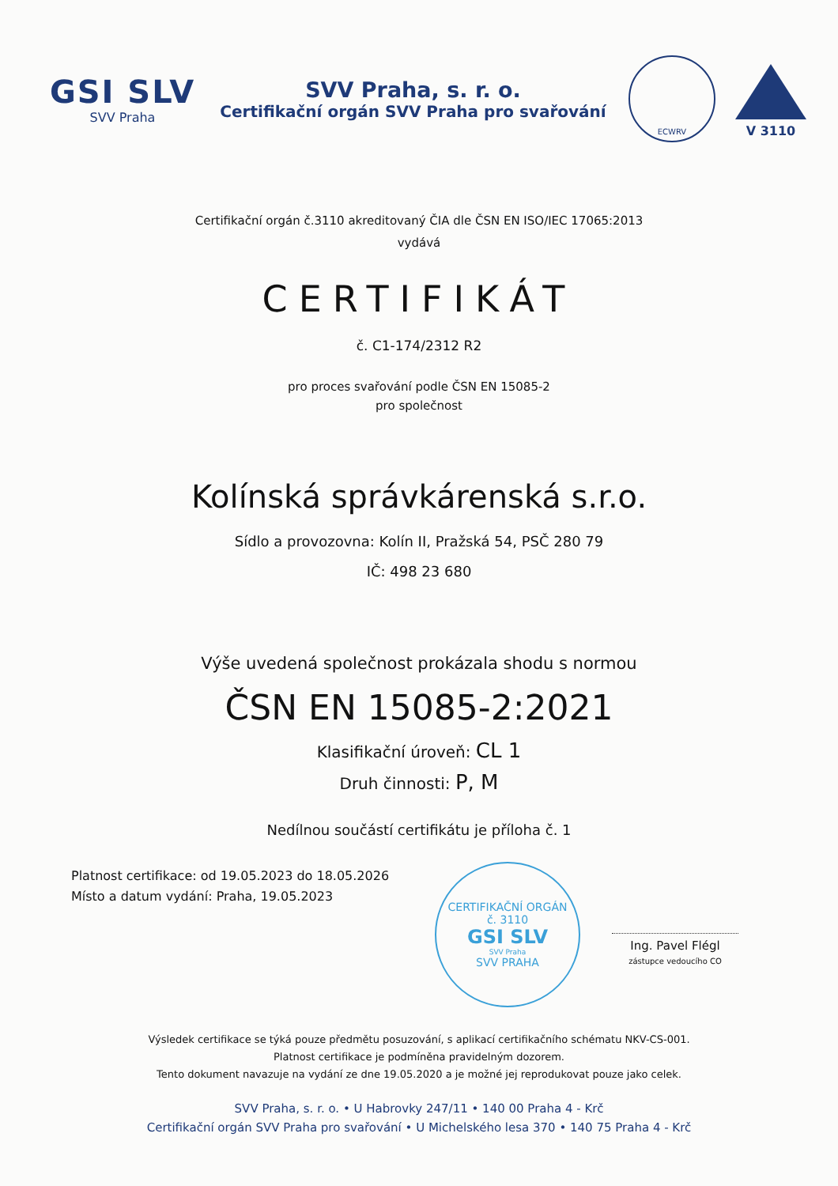GSI SLV
SVV Praha
SVV Praha, s. r. o.
Certifikační orgán SVV Praha pro svařování
ECWRV
V 3110
Certifikační orgán č.3110 akreditovaný ČIA dle ČSN EN ISO/IEC 17065:2013
vydává
CERTIFIKÁT
č. C1-174/2312 R2
pro proces svařování podle ČSN EN 15085-2
pro společnost
Kolínská správkárenská s.r.o.
Sídlo a provozovna: Kolín II, Pražská 54, PSČ 280 79
IČ: 498 23 680
Výše uvedená společnost prokázala shodu s normou
ČSN EN 15085-2:2021
Klasifikační úroveň: CL 1
Druh činnosti: P, M
Nedílnou součástí certifikátu je příloha č. 1
Platnost certifikace: od 19.05.2023 do 18.05.2026
Místo a datum vydání: Praha, 19.05.2023
CERTIFIKAČNÍ ORGÁN
č. 3110
GSI SLV
SVV Praha
SVV PRAHA
Ing. Pavel Flégl
zástupce vedoucího CO
Výsledek certifikace se týká pouze předmětu posuzování, s aplikací certifikačního schématu NKV-CS-001.
Platnost certifikace je podmíněna pravidelným dozorem.
Tento dokument navazuje na vydání ze dne 19.05.2020 a je možné jej reprodukovat pouze jako celek.
SVV Praha, s. r. o. • U Habrovky 247/11 • 140 00 Praha 4 - Krč
Certifikační orgán SVV Praha pro svařování • U Michelského lesa 370 • 140 75 Praha 4 - Krč